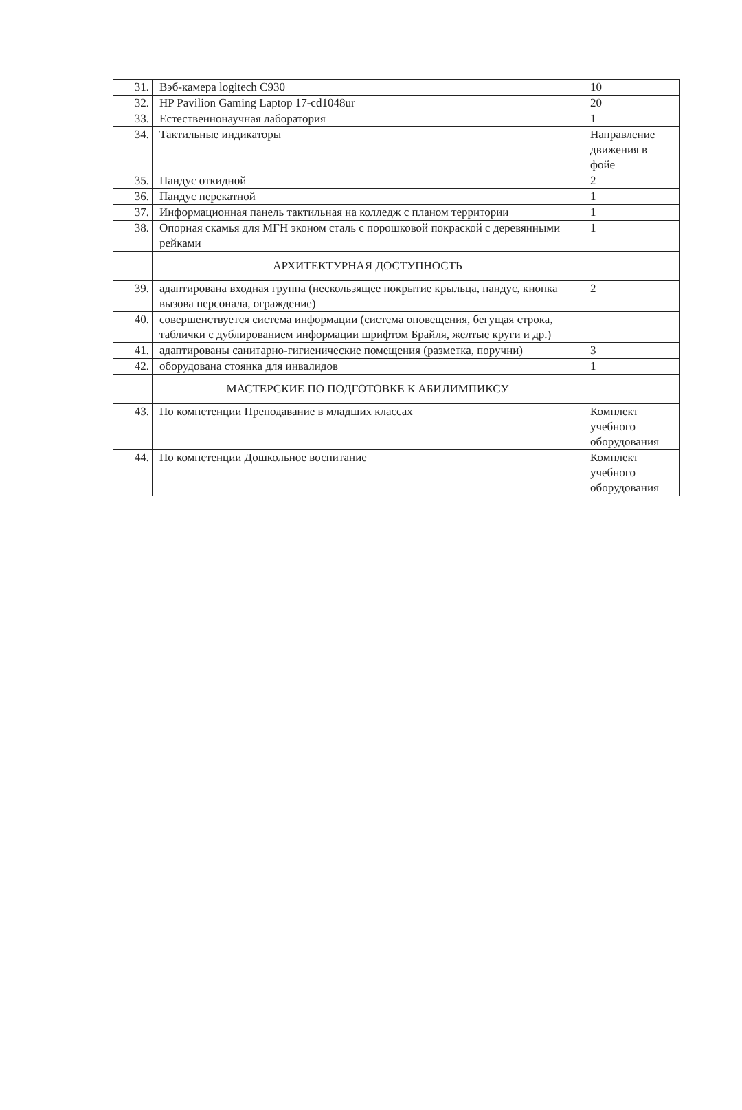| 31. | Вэб-камера logitech C930 | 10 |
| 32. | HP Pavilion Gaming Laptop 17-cd1048ur | 20 |
| 33. | Естественнонаучная лаборатория | 1 |
| 34. | Тактильные индикаторы | Направление движения в фойе |
| 35. | Пандус откидной | 2 |
| 36. | Пандус перекатной | 1 |
| 37. | Информационная панель тактильная на колледж с планом территории | 1 |
| 38. | Опорная скамья для МГН эконом сталь с порошковой покраской с деревянными рейками | 1 |
| | АРХИТЕКТУРНАЯ ДОСТУПНОСТЬ | |
| 39. | адаптирована входная группа (нескользящее покрытие крыльца, пандус, кнопка вызова персонала, ограждение) | 2 |
| 40. | совершенствуется система информации (система оповещения, бегущая строка, таблички с дублированием информации шрифтом Брайля, желтые круги и др.) | |
| 41. | адаптированы санитарно-гигиенические помещения (разметка, поручни) | 3 |
| 42. | оборудована стоянка для инвалидов | 1 |
| | МАСТЕРСКИЕ ПО ПОДГОТОВКЕ К АБИЛИМПИКСУ | |
| 43. | По компетенции Преподавание в младших классах | Комплект учебного оборудования |
| 44. | По компетенции Дошкольное воспитание | Комплект учебного оборудования |